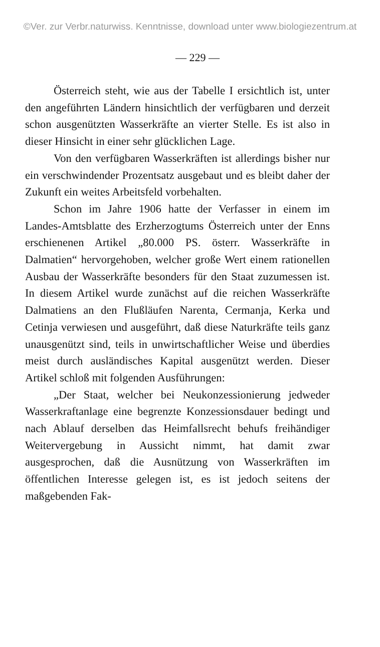©Ver. zur Verbr.naturwiss. Kenntnisse, download unter www.biologiezentrum.at
— 229 —
Österreich steht, wie aus der Tabelle I ersichtlich ist, unter den angeführten Ländern hinsichtlich der verfügbaren und derzeit schon ausgenützten Wasserkräfte an vierter Stelle. Es ist also in dieser Hinsicht in einer sehr glücklichen Lage.
Von den verfügbaren Wasserkräften ist allerdings bisher nur ein verschwindender Prozentsatz ausgebaut und es bleibt daher der Zukunft ein weites Arbeitsfeld vorbehalten.
Schon im Jahre 1906 hatte der Verfasser in einem im Landes-Amtsblatte des Erzherzogtums Österreich unter der Enns erschienenen Artikel „80.000 PS. österr. Wasserkräfte in Dalmatien“ hervorgehoben, welcher große Wert einem rationellen Ausbau der Wasserkräfte besonders für den Staat zuzumessen ist. In diesem Artikel wurde zunächst auf die reichen Wasserkräfte Dalmatiens an den Flußläufen Narenta, Cermanja, Kerka und Cetinja verwiesen und ausgeführt, daß diese Naturkräfte teils ganz unausgenützt sind, teils in unwirtschaftlicher Weise und überdies meist durch ausländisches Kapital ausgenützt werden. Dieser Artikel schloß mit folgenden Ausführungen:
„Der Staat, welcher bei Neukonzessionierung jedweder Wasserkraftanlage eine begrenzte Konzessionsdauer bedingt und nach Ablauf derselben das Heimfallsrecht behufs freihändiger Weitervergebung in Aussicht nimmt, hat damit zwar ausgesprochen, daß die Ausnützung von Wasserkräften im öffentlichen Interesse gelegen ist, es ist jedoch seitens der maßgebenden Fak-